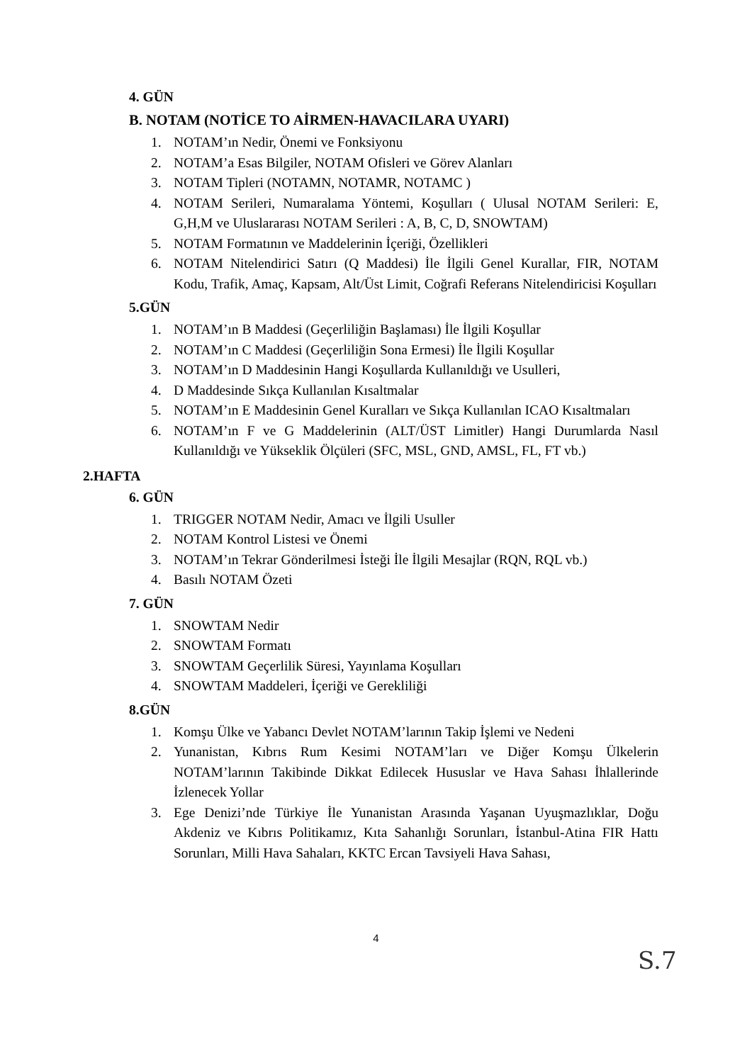4. GÜN
B. NOTAM (NOTİCE TO AİRMEN-HAVACILARA UYARI)
1. NOTAM’ın Nedir, Önemi ve Fonksiyonu
2. NOTAM’a Esas Bilgiler, NOTAM Ofisleri ve Görev Alanları
3. NOTAM Tipleri (NOTAMN, NOTAMR, NOTAMC )
4. NOTAM Serileri, Numaralama Yöntemi, Koşulları ( Ulusal NOTAM Serileri: E, G,H,M ve Uluslararası NOTAM Serileri : A, B, C, D, SNOWTAM)
5. NOTAM Formatının ve Maddelerinin İçeriği, Özellikleri
6. NOTAM Nitelendirici Satırı (Q Maddesi) İle İlgili Genel Kurallar, FIR, NOTAM Kodu, Trafik, Amaç, Kapsam, Alt/Üst Limit, Coğrafi Referans Nitelendiricisi Koşulları
5.GÜN
1. NOTAM’ın B Maddesi (Geçerliliğin Başlaması) İle İlgili Koşullar
2. NOTAM’ın C Maddesi (Geçerliliğin Sona Ermesi) İle İlgili Koşullar
3. NOTAM’ın D Maddesinin Hangi Koşullarda Kullanıldığı ve Usulleri,
4. D Maddesinde Sıkça Kullanılan Kısaltmalar
5. NOTAM’ın E Maddesinin Genel Kuralları ve Sıkça Kullanılan ICAO Kısaltmaları
6. NOTAM’ın F ve G Maddelerinin (ALT/ÜST Limitler) Hangi Durumlarda Nasıl Kullanıldığı ve Yükseklik Ölçüleri (SFC, MSL, GND, AMSL, FL, FT vb.)
2.HAFTA
6. GÜN
1. TRIGGER NOTAM Nedir, Amacı ve İlgili Usuller
2. NOTAM Kontrol Listesi ve Önemi
3. NOTAM’ın Tekrar Gönderilmesi İsteği İle İlgili Mesajlar (RQN, RQL vb.)
4. Basılı NOTAM Özeti
7. GÜN
1. SNOWTAM Nedir
2. SNOWTAM Formatı
3. SNOWTAM Geçerlilik Süresi, Yayınlama Koşulları
4. SNOWTAM Maddeleri, İçeriği ve Gerekliliği
8.GÜN
1. Komşu Ülke ve Yabancı Devlet NOTAM’larının Takip İşlemi ve Nedeni
2. Yunanistan, Kıbrıs Rum Kesimi NOTAM’ları ve Diğer Komşu Ülkelerin NOTAM’larının Takibinde Dikkat Edilecek Hususlar ve Hava Sahası İhlallerinde İzlenecek Yollar
3. Ege Denizi’nde Türkiye İle Yunanistan Arasında Yaşanan Uyuşmazlıklar, Doğu Akdeniz ve Kıbrıs Politikamız, Kıta Sahanlığı Sorunları, İstanbul-Atina FIR Hattı Sorunları, Milli Hava Sahaları, KKTC Ercan Tavsiyeli Hava Sahası,
4
S.7